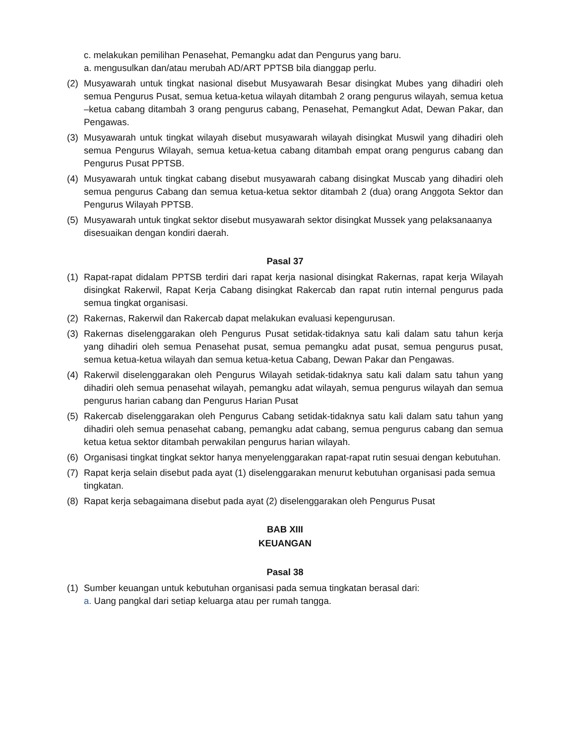c. melakukan pemilihan Penasehat, Pemangku adat dan Pengurus yang baru.
a. mengusulkan dan/atau merubah AD/ART PPTSB bila dianggap perlu.
(2) Musyawarah untuk tingkat nasional disebut Musyawarah Besar disingkat Mubes yang dihadiri oleh semua Pengurus Pusat, semua ketua-ketua wilayah ditambah 2 orang pengurus wilayah, semua ketua –ketua cabang ditambah 3 orang pengurus cabang, Penasehat, Pemangkut Adat, Dewan Pakar, dan Pengawas.
(3) Musyawarah untuk tingkat wilayah disebut musyawarah wilayah disingkat Muswil yang dihadiri oleh semua Pengurus Wilayah, semua ketua-ketua cabang ditambah empat orang pengurus cabang dan Pengurus Pusat PPTSB.
(4) Musyawarah untuk tingkat cabang disebut musyawarah cabang disingkat Muscab yang dihadiri oleh semua pengurus Cabang dan semua ketua-ketua sektor ditambah 2 (dua) orang Anggota Sektor dan Pengurus Wilayah PPTSB.
(5) Musyawarah untuk tingkat sektor disebut musyawarah sektor disingkat Mussek yang pelaksanaanya disesuaikan dengan kondiri daerah.
Pasal 37
(1) Rapat-rapat didalam PPTSB terdiri dari rapat kerja nasional disingkat Rakernas, rapat kerja Wilayah disingkat Rakerwil, Rapat Kerja Cabang disingkat Rakercab dan rapat rutin internal pengurus pada semua tingkat organisasi.
(2) Rakernas, Rakerwil dan Rakercab dapat melakukan evaluasi kepengurusan.
(3) Rakernas diselenggarakan oleh Pengurus Pusat setidak-tidaknya satu kali dalam satu tahun kerja yang dihadiri oleh semua Penasehat pusat, semua pemangku adat pusat, semua pengurus pusat, semua ketua-ketua wilayah dan semua ketua-ketua Cabang, Dewan Pakar dan Pengawas.
(4) Rakerwil diselenggarakan oleh Pengurus Wilayah setidak-tidaknya satu kali dalam satu tahun yang dihadiri oleh semua penasehat wilayah, pemangku adat wilayah, semua pengurus wilayah dan semua pengurus harian cabang dan Pengurus Harian Pusat
(5) Rakercab diselenggarakan oleh Pengurus Cabang setidak-tidaknya satu kali dalam satu tahun yang dihadiri oleh semua penasehat cabang, pemangku adat cabang, semua pengurus cabang dan semua ketua ketua sektor ditambah perwakilan pengurus harian wilayah.
(6) Organisasi tingkat tingkat sektor hanya menyelenggarakan rapat-rapat rutin sesuai dengan kebutuhan.
(7) Rapat kerja selain disebut pada ayat (1) diselenggarakan menurut kebutuhan organisasi pada semua tingkatan.
(8) Rapat kerja sebagaimana disebut pada ayat (2) diselenggarakan oleh Pengurus Pusat
BAB XIII
KEUANGAN
Pasal 38
(1) Sumber keuangan untuk kebutuhan organisasi pada semua tingkatan berasal dari:
a. Uang pangkal dari setiap keluarga atau per rumah tangga.